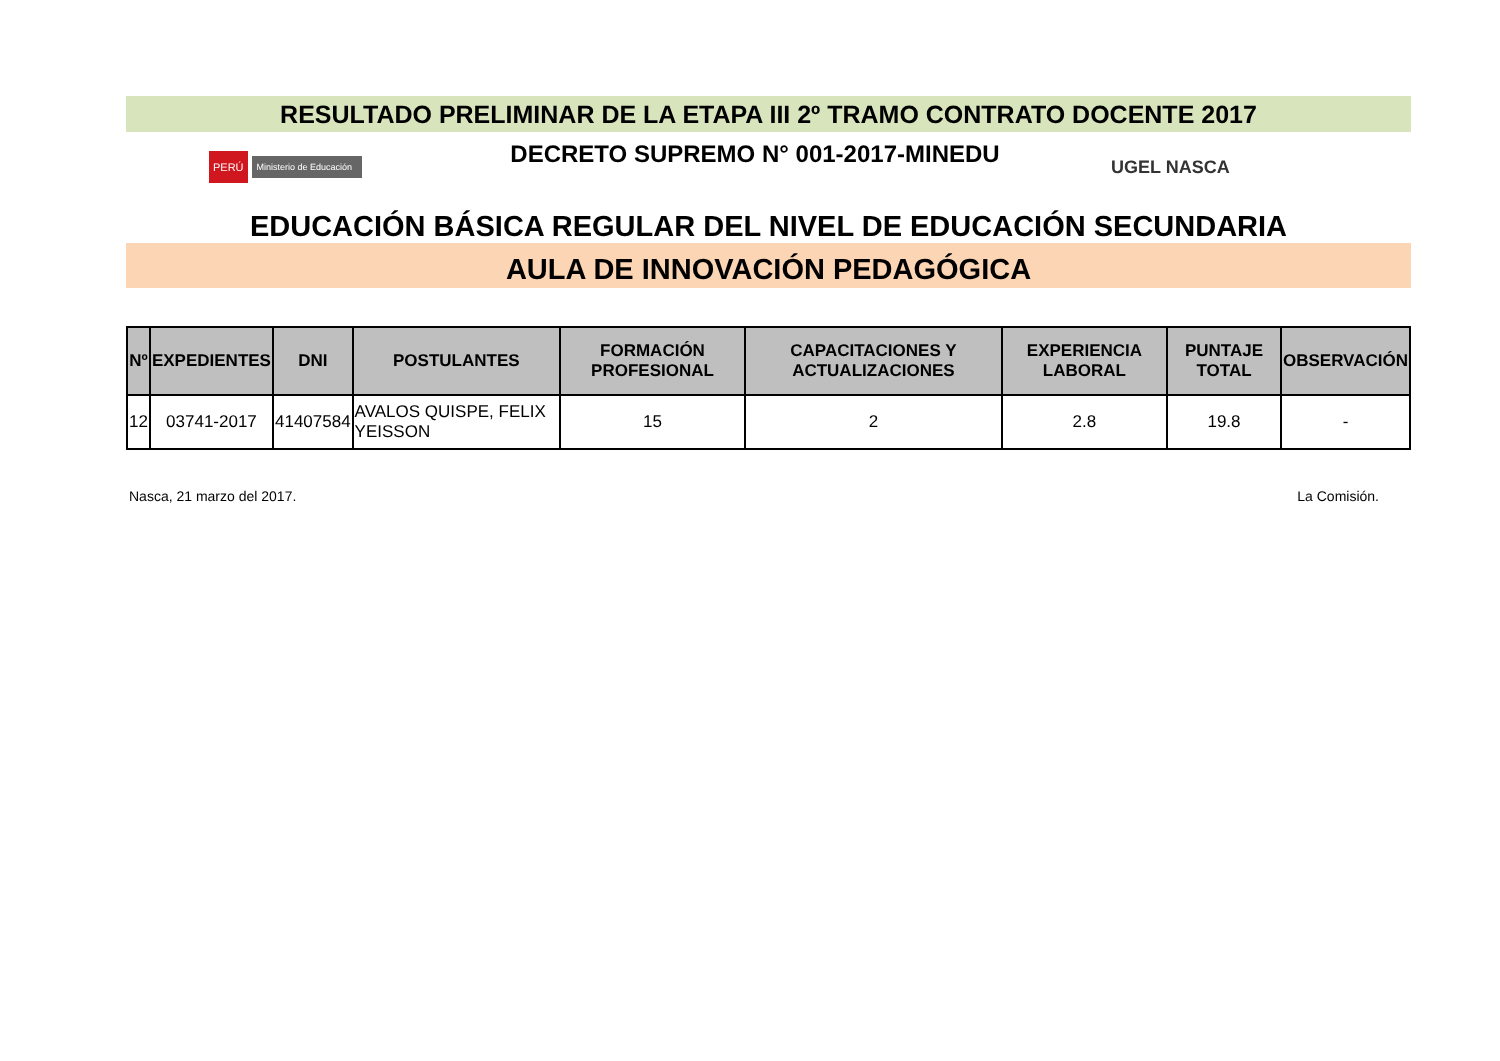RESULTADO PRELIMINAR DE LA ETAPA III 2º TRAMO CONTRATO DOCENTE 2017
PERÚ Ministerio de Educación
DECRETO SUPREMO N° 001-2017-MINEDU
UGEL NASCA
EDUCACIÓN BÁSICA REGULAR DEL NIVEL DE EDUCACIÓN SECUNDARIA
AULA DE INNOVACIÓN PEDAGÓGICA
| Nº | EXPEDIENTES | DNI | POSTULANTES | FORMACIÓN PROFESIONAL | CAPACITACIONES Y ACTUALIZACIONES | EXPERIENCIA LABORAL | PUNTAJE TOTAL | OBSERVACIÓN |
| --- | --- | --- | --- | --- | --- | --- | --- | --- |
| 12 | 03741-2017 | 41407584 | AVALOS QUISPE, FELIX YEISSON | 15 | 2 | 2.8 | 19.8 | - |
Nasca, 21 marzo del 2017. La Comisión.